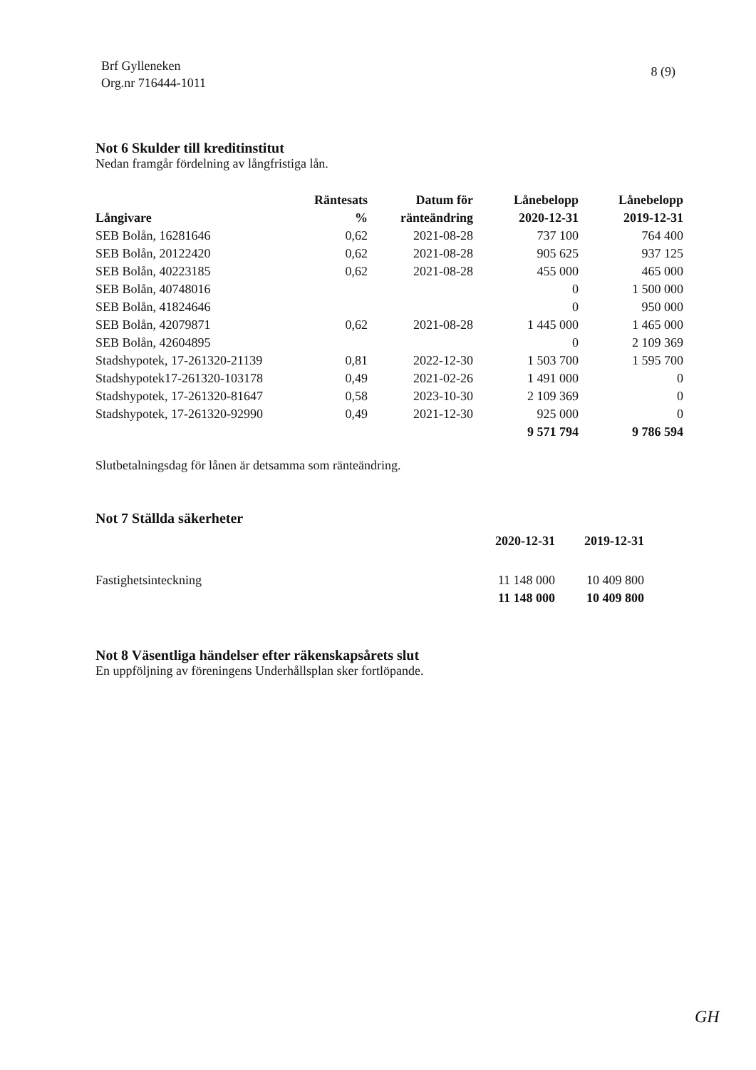Brf Gylleneken
Org.nr 716444-1011
8 (9)
Not 6 Skulder till kreditinstitut
Nedan framgår fördelning av långfristiga lån.
| Långivare | Räntesats % | Datum för ränteändring | Lånebelopp 2020-12-31 | Lånebelopp 2019-12-31 |
| --- | --- | --- | --- | --- |
| SEB Bolån, 16281646 | 0,62 | 2021-08-28 | 737 100 | 764 400 |
| SEB Bolån, 20122420 | 0,62 | 2021-08-28 | 905 625 | 937 125 |
| SEB Bolån, 40223185 | 0,62 | 2021-08-28 | 455 000 | 465 000 |
| SEB Bolån, 40748016 | | | 0 | 1 500 000 |
| SEB Bolån, 41824646 | | | 0 | 950 000 |
| SEB Bolån, 42079871 | 0,62 | 2021-08-28 | 1 445 000 | 1 465 000 |
| SEB Bolån, 42604895 | | | 0 | 2 109 369 |
| Stadshypotek, 17-261320-21139 | 0,81 | 2022-12-30 | 1 503 700 | 1 595 700 |
| Stadshypotek17-261320-103178 | 0,49 | 2021-02-26 | 1 491 000 | 0 |
| Stadshypotek, 17-261320-81647 | 0,58 | 2023-10-30 | 2 109 369 | 0 |
| Stadshypotek, 17-261320-92990 | 0,49 | 2021-12-30 | 925 000 | 0 |
| | | | 9 571 794 | 9 786 594 |
Slutbetalningsdag för lånen är detsamma som ränteändring.
Not 7 Ställda säkerheter
| | 2020-12-31 | 2019-12-31 |
| --- | --- | --- |
| Fastighetsinteckning | 11 148 000 | 10 409 800 |
| | 11 148 000 | 10 409 800 |
Not 8 Väsentliga händelser efter räkenskapsårets slut
En uppföljning av föreningens Underhållsplan sker fortlöpande.
GH